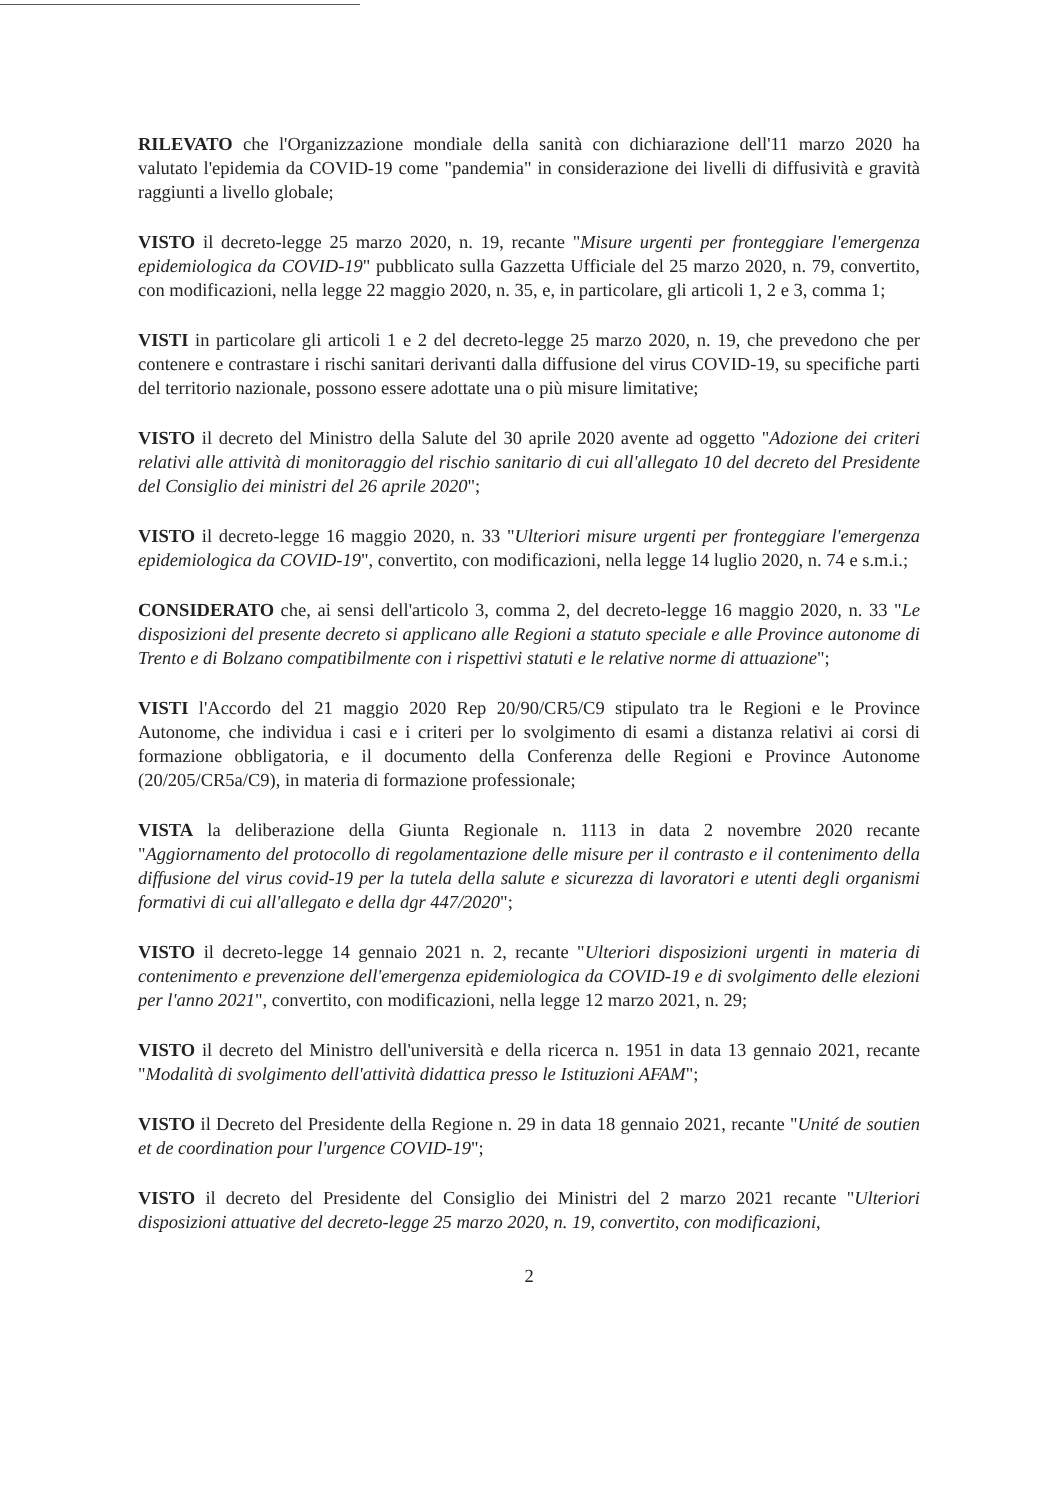RILEVATO che l'Organizzazione mondiale della sanità con dichiarazione dell'11 marzo 2020 ha valutato l'epidemia da COVID-19 come "pandemia" in considerazione dei livelli di diffusività e gravità raggiunti a livello globale;
VISTO il decreto-legge 25 marzo 2020, n. 19, recante "Misure urgenti per fronteggiare l'emergenza epidemiologica da COVID-19" pubblicato sulla Gazzetta Ufficiale del 25 marzo 2020, n. 79, convertito, con modificazioni, nella legge 22 maggio 2020, n. 35, e, in particolare, gli articoli 1, 2 e 3, comma 1;
VISTI in particolare gli articoli 1 e 2 del decreto-legge 25 marzo 2020, n. 19, che prevedono che per contenere e contrastare i rischi sanitari derivanti dalla diffusione del virus COVID-19, su specifiche parti del territorio nazionale, possono essere adottate una o più misure limitative;
VISTO il decreto del Ministro della Salute del 30 aprile 2020 avente ad oggetto "Adozione dei criteri relativi alle attività di monitoraggio del rischio sanitario di cui all'allegato 10 del decreto del Presidente del Consiglio dei ministri del 26 aprile 2020";
VISTO il decreto-legge 16 maggio 2020, n. 33 "Ulteriori misure urgenti per fronteggiare l'emergenza epidemiologica da COVID-19", convertito, con modificazioni, nella legge 14 luglio 2020, n. 74 e s.m.i.;
CONSIDERATO che, ai sensi dell'articolo 3, comma 2, del decreto-legge 16 maggio 2020, n. 33 "Le disposizioni del presente decreto si applicano alle Regioni a statuto speciale e alle Province autonome di Trento e di Bolzano compatibilmente con i rispettivi statuti e le relative norme di attuazione";
VISTI l'Accordo del 21 maggio 2020 Rep 20/90/CR5/C9 stipulato tra le Regioni e le Province Autonome, che individua i casi e i criteri per lo svolgimento di esami a distanza relativi ai corsi di formazione obbligatoria, e il documento della Conferenza delle Regioni e Province Autonome (20/205/CR5a/C9), in materia di formazione professionale;
VISTA la deliberazione della Giunta Regionale n. 1113 in data 2 novembre 2020 recante "Aggiornamento del protocollo di regolamentazione delle misure per il contrasto e il contenimento della diffusione del virus covid-19 per la tutela della salute e sicurezza di lavoratori e utenti degli organismi formativi di cui all'allegato e della dgr 447/2020";
VISTO il decreto-legge 14 gennaio 2021 n. 2, recante "Ulteriori disposizioni urgenti in materia di contenimento e prevenzione dell'emergenza epidemiologica da COVID-19 e di svolgimento delle elezioni per l'anno 2021", convertito, con modificazioni, nella legge 12 marzo 2021, n. 29;
VISTO il decreto del Ministro dell'università e della ricerca n. 1951 in data 13 gennaio 2021, recante "Modalità di svolgimento dell'attività didattica presso le Istituzioni AFAM";
VISTO il Decreto del Presidente della Regione n. 29 in data 18 gennaio 2021, recante "Unité de soutien et de coordination pour l'urgence COVID-19";
VISTO il decreto del Presidente del Consiglio dei Ministri del 2 marzo 2021 recante "Ulteriori disposizioni attuative del decreto-legge 25 marzo 2020, n. 19, convertito, con modificazioni,
2